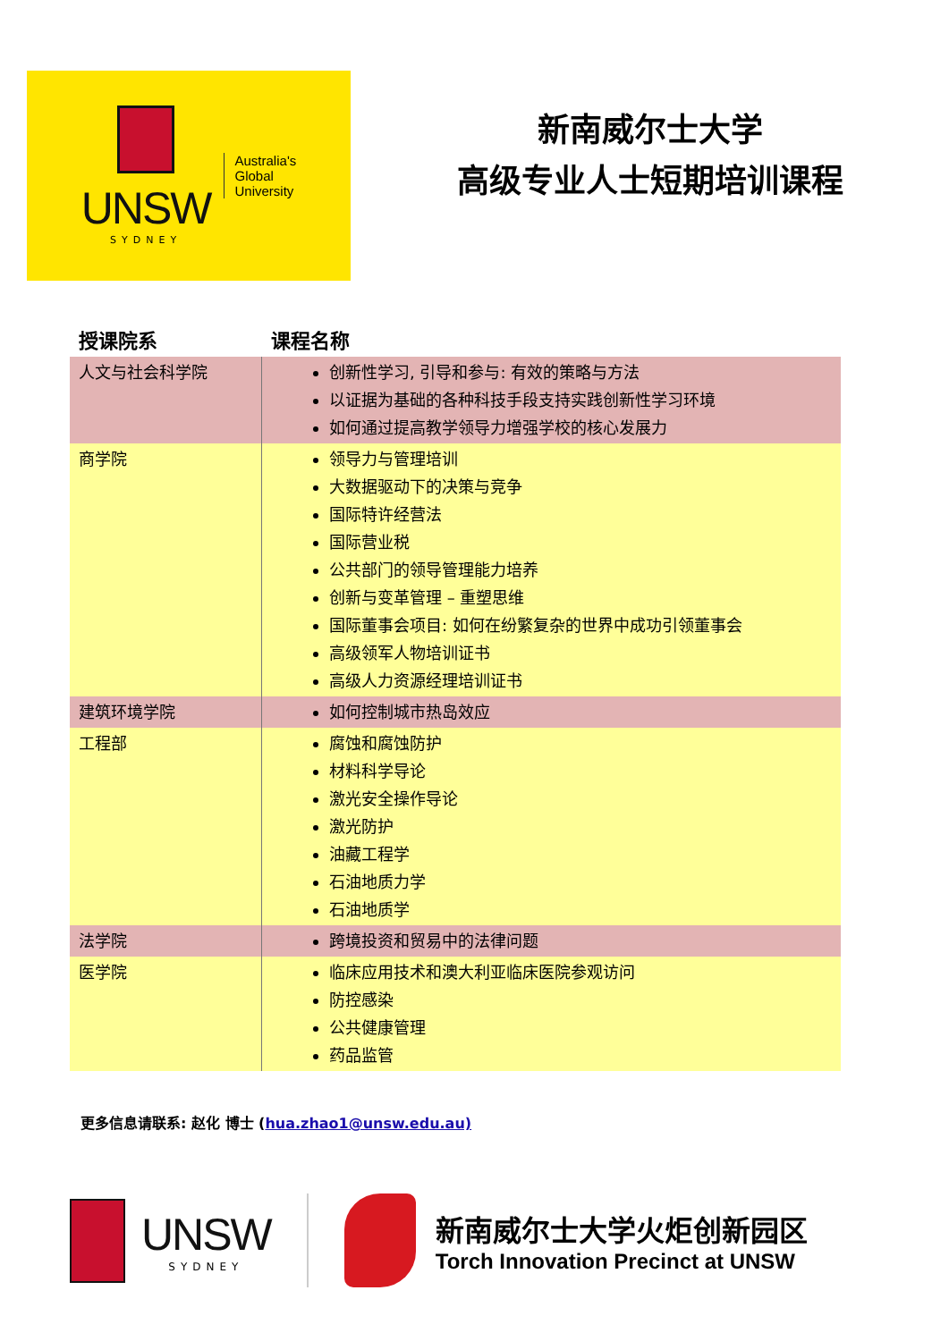UNSW
SYDNEY
Australia's
Global
University
新南威尔士大学
高级专业人士短期培训课程
| 授课院系 | 课程名称 |
| --- | --- |
| 人文与社会科学院 | 创新性学习, 引导和参与: 有效的策略与方法 以证据为基础的各种科技手段支持实践创新性学习环境 如何通过提高教学领导力增强学校的核心发展力 |
| 商学院 | 领导力与管理培训 大数据驱动下的决策与竞争 国际特许经营法 国际营业税 公共部门的领导管理能力培养 创新与变革管理 – 重塑思维 国际董事会项目: 如何在纷繁复杂的世界中成功引领董事会 高级领军人物培训证书 高级人力资源经理培训证书 |
| 建筑环境学院 | 如何控制城市热岛效应 |
| 工程部 | 腐蚀和腐蚀防护 材料科学导论 激光安全操作导论 激光防护 油藏工程学 石油地质力学 石油地质学 |
| 法学院 | 跨境投资和贸易中的法律问题 |
| 医学院 | 临床应用技术和澳大利亚临床医院参观访问 防控感染 公共健康管理 药品监管 |
更多信息请联系: 赵化 博士 (hua.zhao1@unsw.edu.au)
UNSW
SYDNEY
新南威尔士大学火炬创新园区
Torch Innovation Precinct at UNSW